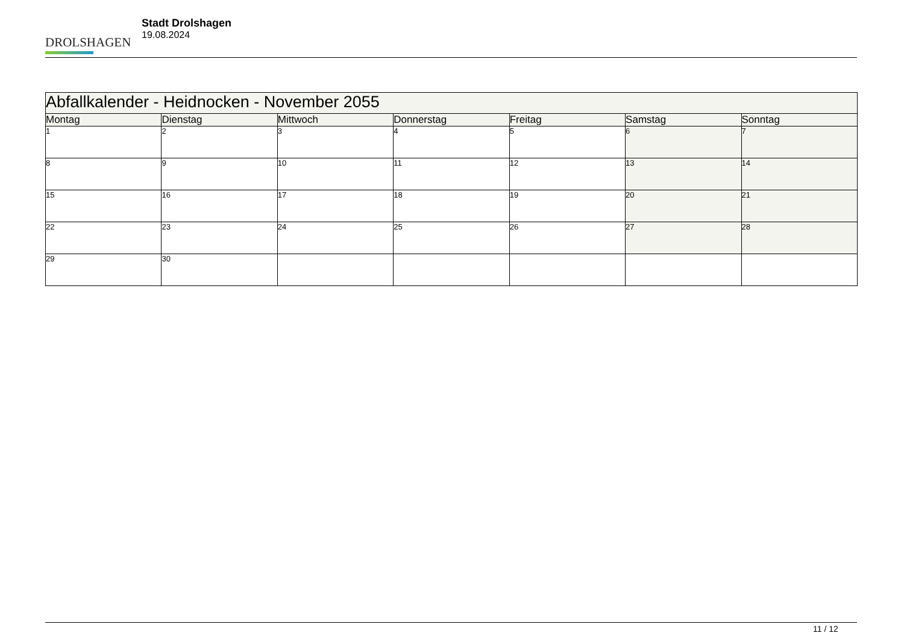DROLSHAGEN
Stadt Drolshagen
19.08.2024
| Abfallkalender - Heidnocken - November 2055 | | | | | | |
| --- | --- | --- | --- | --- | --- | --- |
| Montag | Dienstag | Mittwoch | Donnerstag | Freitag | Samstag | Sonntag |
| 1 | 2 | 3 | 4 | 5 | 6 | 7 |
| 8 | 9 | 10 | 11 | 12 | 13 | 14 |
| 15 | 16 | 17 | 18 | 19 | 20 | 21 |
| 22 | 23 | 24 | 25 | 26 | 27 | 28 |
| 29 | 30 | | | | | |
11 / 12